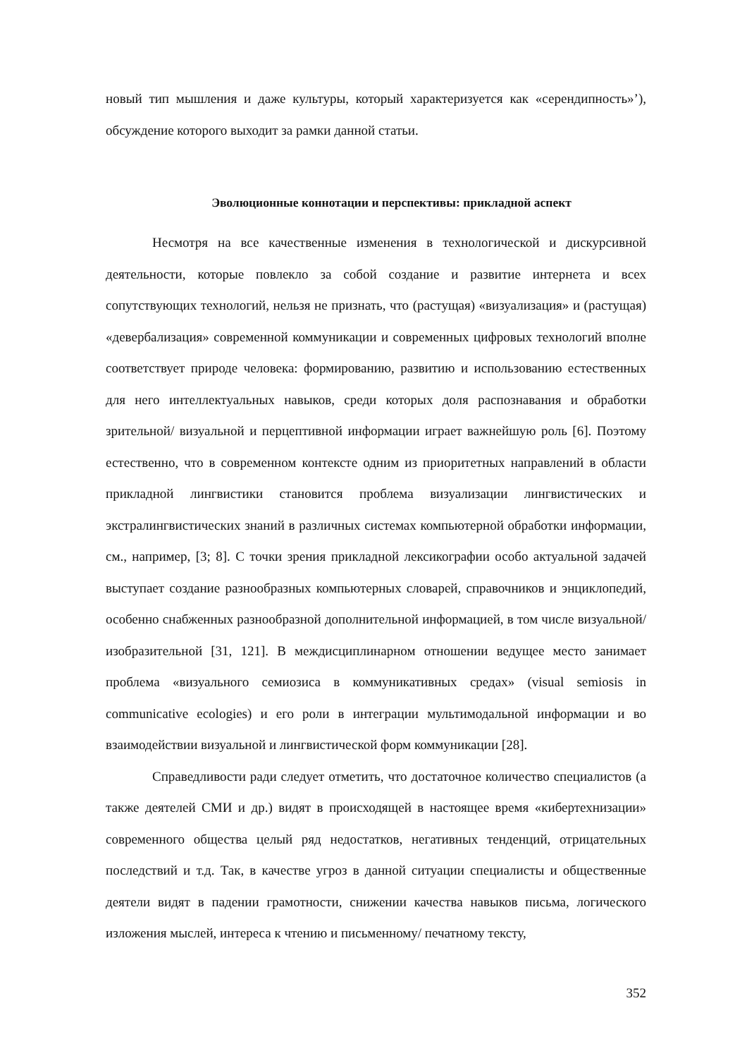новый тип мышления и даже культуры, который характеризуется как «серендипность»’), обсуждение которого выходит за рамки данной статьи.
Эволюционные коннотации и перспективы: прикладной аспект
Несмотря на все качественные изменения в технологической и дискурсивной деятельности, которые повлекло за собой создание и развитие интернета и всех сопутствующих технологий, нельзя не признать, что (растущая) «визуализация» и (растущая) «девербализация» современной коммуникации и современных цифровых технологий вполне соответствует природе человека: формированию, развитию и использованию естественных для него интеллектуальных навыков, среди которых доля распознавания и обработки зрительной/ визуальной и перцептивной информации играет важнейшую роль [6]. Поэтому естественно, что в современном контексте одним из приоритетных направлений в области прикладной лингвистики становится проблема визуализации лингвистических и экстралингвистических знаний в различных системах компьютерной обработки информации, см., например, [3; 8]. С точки зрения прикладной лексикографии особо актуальной задачей выступает создание разнообразных компьютерных словарей, справочников и энциклопедий, особенно снабженных разнообразной дополнительной информацией, в том числе визуальной/ изобразительной [31, 121]. В междисциплинарном отношении ведущее место занимает проблема «визуального семиозиса в коммуникативных средах» (visual semiosis in communicative ecologies) и его роли в интеграции мультимодальной информации и во взаимодействии визуальной и лингвистической форм коммуникации [28].
Справедливости ради следует отметить, что достаточное количество специалистов (а также деятелей СМИ и др.) видят в происходящей в настоящее время «кибертехнизации» современного общества целый ряд недостатков, негативных тенденций, отрицательных последствий и т.д. Так, в качестве угроз в данной ситуации специалисты и общественные деятели видят в падении грамотности, снижении качества навыков письма, логического изложения мыслей, интереса к чтению и письменному/ печатному тексту,
352